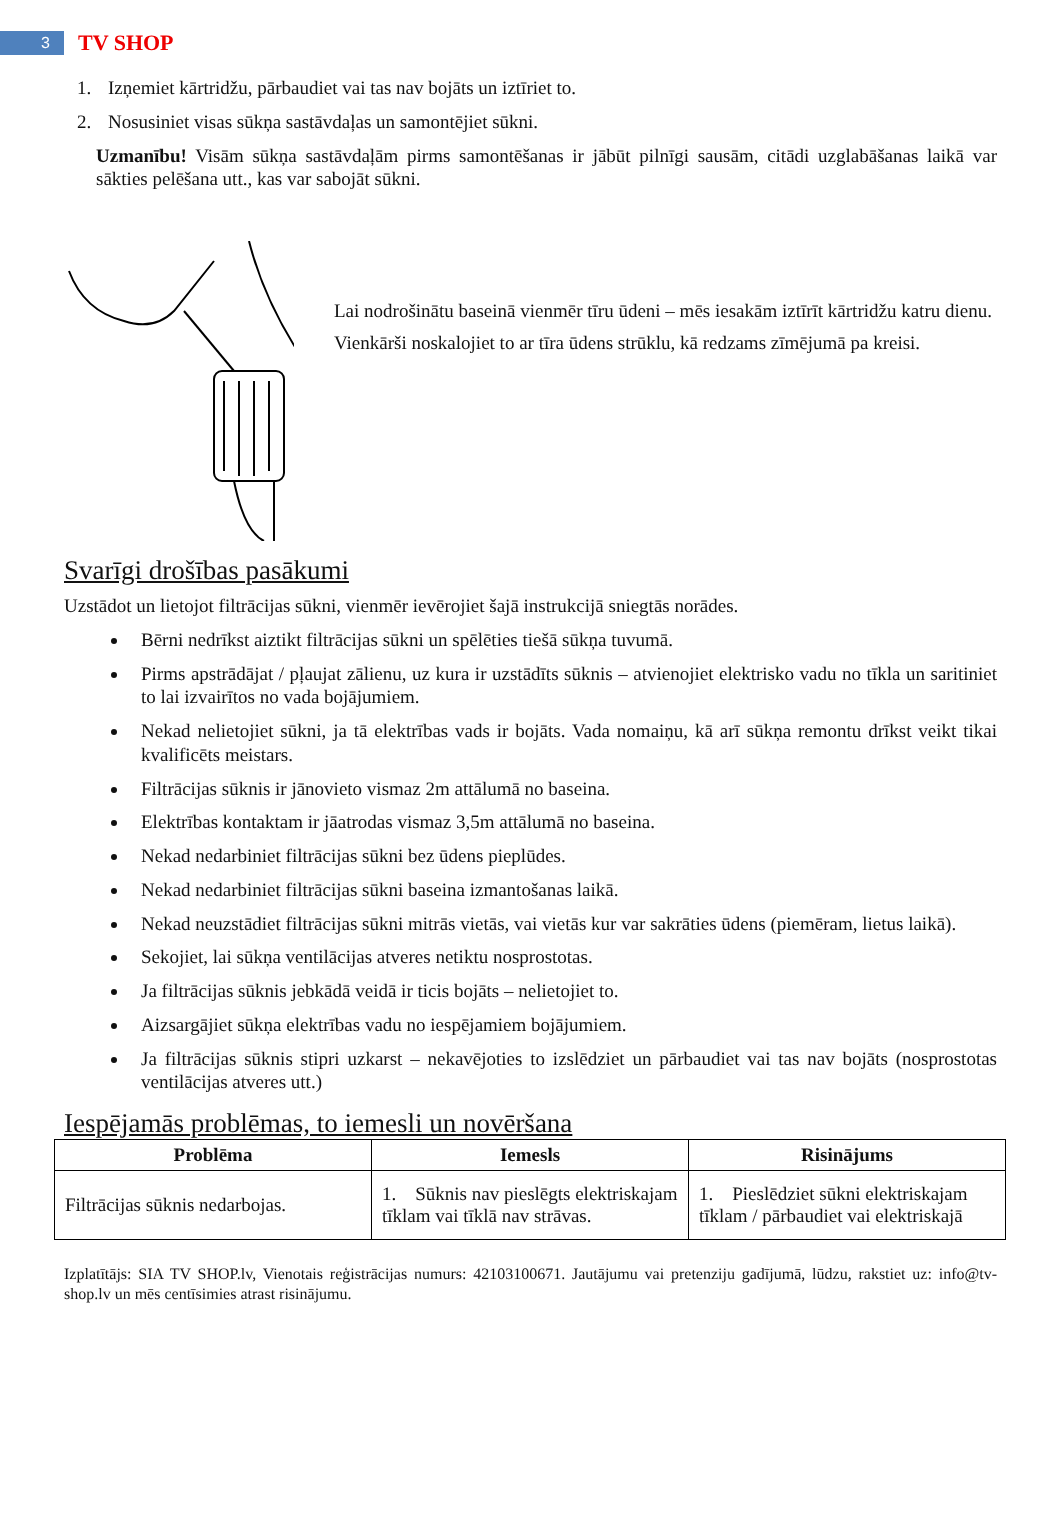3
TV SHOP
1. Izņemiet kārtridžu, pārbaudiet vai tas nav bojāts un iztīriet to.
2. Nosusiniet visas sūkņa sastāvdaļas un samontējiet sūkni.
Uzmanību! Visām sūkņa sastāvdaļām pirms samontēšanas ir jābūt pilnīgi sausām, citādi uzglabāšanas laikā var sākties pelēšana utt., kas var sabojāt sūkni.
Lai nodrošinātu baseinā vienmēr tīru ūdeni – mēs iesakām iztīrīt kārtridžu katru dienu.
Vienkārši noskalojiet to ar tīra ūdens strūklu, kā redzams zīmējumā pa kreisi.
Svarīgi drošības pasākumi
Uzstādot un lietojot filtrācijas sūkni, vienmēr ievērojiet šajā instrukcijā sniegtās norādes.
Bērni nedrīkst aiztikt filtrācijas sūkni un spēlēties tiešā sūkņa tuvumā.
Pirms apstrādājat / pļaujat zālienu, uz kura ir uzstādīts sūknis – atvienojiet elektrisko vadu no tīkla un saritiniet to lai izvairītos no vada bojājumiem.
Nekad nelietojiet sūkni, ja tā elektrības vads ir bojāts. Vada nomaiņu, kā arī sūkņa remontu drīkst veikt tikai kvalificēts meistars.
Filtrācijas sūknis ir jānovieto vismaz 2m attālumā no baseina.
Elektrības kontaktam ir jāatrodas vismaz 3,5m attālumā no baseina.
Nekad nedarbiniet filtrācijas sūkni bez ūdens pieplūdes.
Nekad nedarbiniet filtrācijas sūkni baseina izmantošanas laikā.
Nekad neuzstādiet filtrācijas sūkni mitrās vietās, vai vietās kur var sakrāties ūdens (piemēram, lietus laikā).
Sekojiet, lai sūkņa ventilācijas atveres netiktu nosprostotas.
Ja filtrācijas sūknis jebkādā veidā ir ticis bojāts – nelietojiet to.
Aizsargājiet sūkņa elektrības vadu no iespējamiem bojājumiem.
Ja filtrācijas sūknis stipri uzkarst – nekavējoties to izslēdziet un pārbaudiet vai tas nav bojāts (nosprostotas ventilācijas atveres utt.)
Iespējamās problēmas, to iemesli un novēršana
| Problēma | Iemesls | Risinājums |
| --- | --- | --- |
| Filtrācijas sūknis nedarbojas. | 1. Sūknis nav pieslēgts elektriskajam tīklam vai tīklā nav strāvas. | 1. Pieslēdziet sūkni elektriskajam tīklam / pārbaudiet vai elektriskajā |
Izplatītājs: SIA TV SHOP.lv, Vienotais reģistrācijas numurs: 42103100671. Jautājumu vai pretenziju gadījumā, lūdzu, rakstiet uz: info@tv-shop.lv un mēs centīsimies atrast risinājumu.